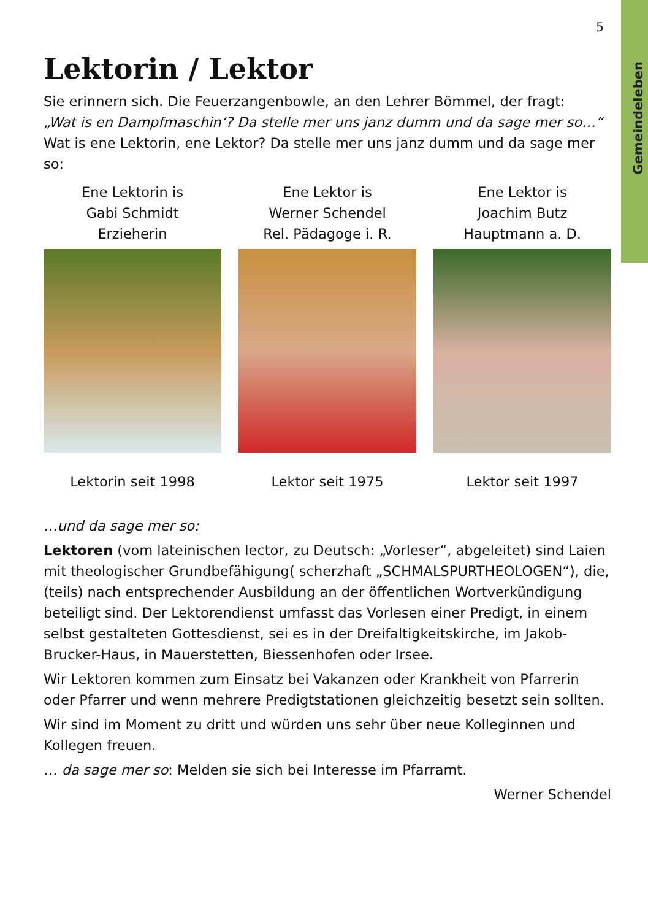Gemeindeleben
5
Lektorin / Lektor
Sie erinnern sich. Die Feuerzangenbowle, an den Lehrer Bömmel, der fragt:
„Wat is en Dampfmaschin‘? Da stelle mer uns janz dumm und da sage mer so…“
Wat is ene Lektorin, ene Lektor? Da stelle mer uns janz dumm und da sage mer so:
Ene Lektorin is
Gabi Schmidt
Erzieherin
Lektorin seit 1998
Ene Lektor is
Werner Schendel
Rel. Pädagoge i. R.
Lektor seit 1975
Ene Lektor is
Joachim Butz
Hauptmann a. D.
Lektor seit 1997
…und da sage mer so:
Lektoren (vom lateinischen lector, zu Deutsch: „Vorleser“, abgeleitet) sind Laien mit theologischer Grundbefähigung( scherzhaft „SCHMALSPURTHEOLOGEN“), die, (teils) nach entsprechender Ausbildung an der öffentlichen Wortverkündigung beteiligt sind. Der Lektorendienst umfasst das Vorlesen einer Predigt, in einem selbst gestalteten Gottesdienst, sei es in der Dreifaltigkeitskirche, im Jakob-Brucker-Haus, in Mauerstetten, Biessenhofen oder Irsee.
Wir Lektoren kommen zum Einsatz bei Vakanzen oder Krankheit von Pfarrerin oder Pfarrer und wenn mehrere Predigtstationen gleichzeitig besetzt sein sollten.
Wir sind im Moment zu dritt und würden uns sehr über neue Kolleginnen und Kollegen freuen.
… da sage mer so: Melden sie sich bei Interesse im Pfarramt.
Werner Schendel